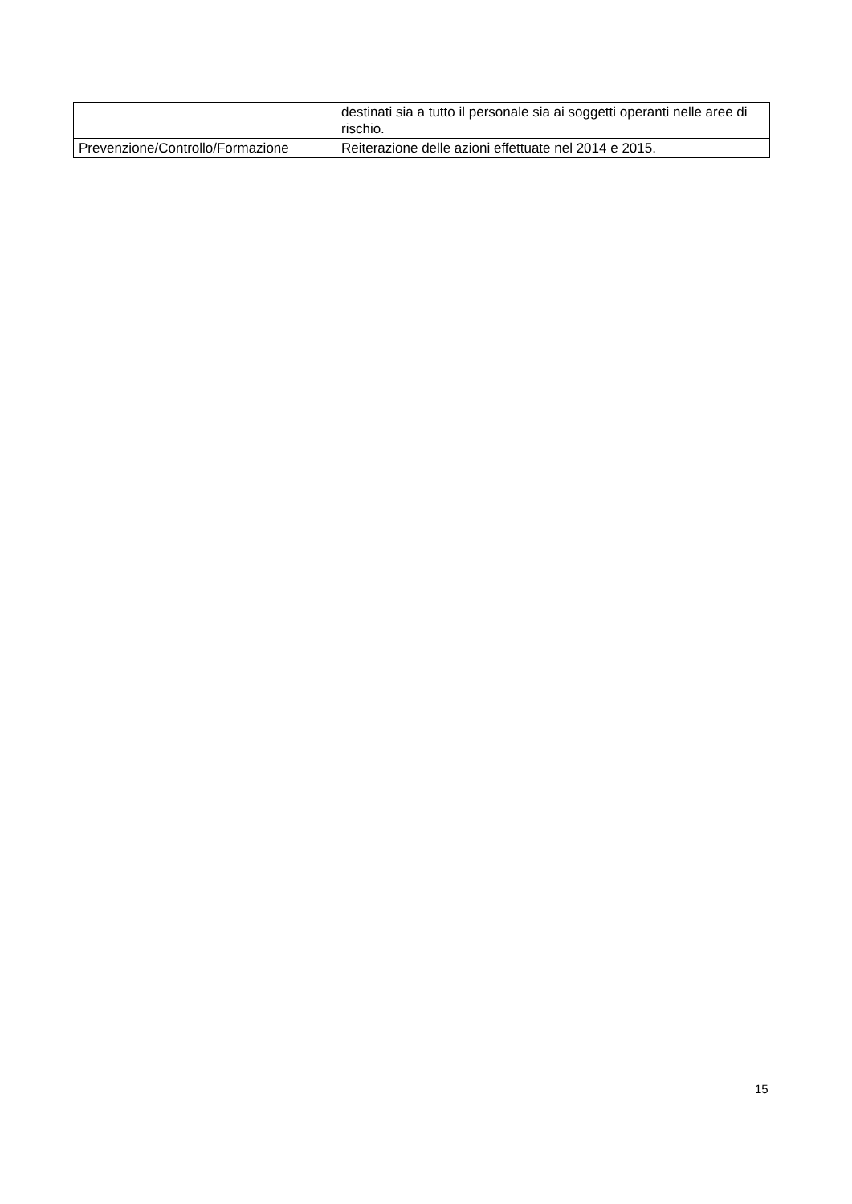| | destinati sia a tutto il personale sia ai soggetti operanti nelle aree di rischio. |
| Prevenzione/Controllo/Formazione | Reiterazione delle azioni effettuate nel 2014 e 2015. |
15